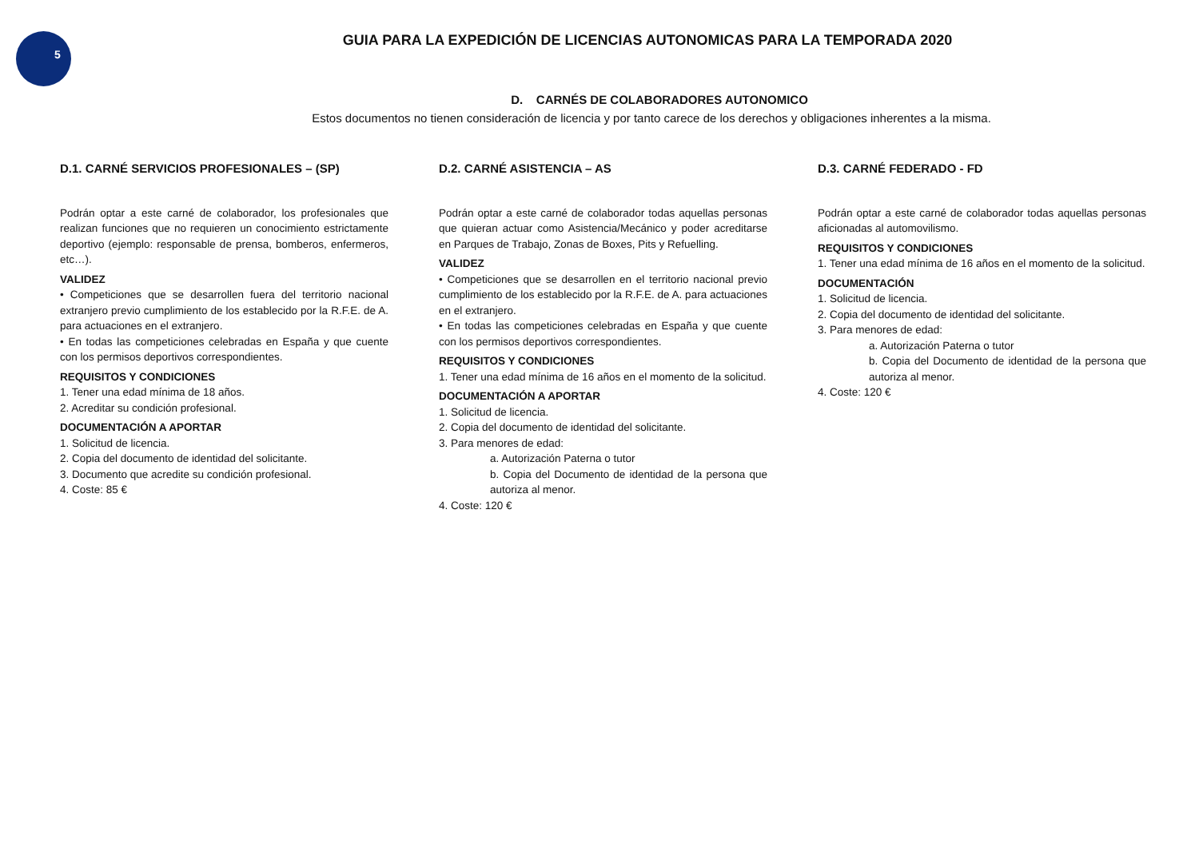5
GUIA PARA LA EXPEDICIÓN DE LICENCIAS AUTONOMICAS PARA LA TEMPORADA 2020
D. CARNÉS DE COLABORADORES AUTONOMICO
Estos documentos no tienen consideración de licencia y por tanto carece de los derechos y obligaciones inherentes a la misma.
D.1. CARNÉ SERVICIOS PROFESIONALES – (SP)
Podrán optar a este carné de colaborador, los profesionales que realizan funciones que no requieren un conocimiento estrictamente deportivo (ejemplo: responsable de prensa, bomberos, enfermeros, etc…).
VALIDEZ
• Competiciones que se desarrollen fuera del territorio nacional extranjero previo cumplimiento de los establecido por la R.F.E. de A. para actuaciones en el extranjero.
• En todas las competiciones celebradas en España y que cuente con los permisos deportivos correspondientes.
REQUISITOS Y CONDICIONES
1. Tener una edad mínima de 18 años.
2. Acreditar su condición profesional.
DOCUMENTACIÓN A APORTAR
1. Solicitud de licencia.
2. Copia del documento de identidad del solicitante.
3. Documento que acredite su condición profesional.
4. Coste: 85 €
D.2. CARNÉ ASISTENCIA – AS
Podrán optar a este carné de colaborador todas aquellas personas que quieran actuar como Asistencia/Mecánico y poder acreditarse en Parques de Trabajo, Zonas de Boxes, Pits y Refuelling.
VALIDEZ
• Competiciones que se desarrollen en el territorio nacional previo cumplimiento de los establecido por la R.F.E. de A. para actuaciones en el extranjero.
• En todas las competiciones celebradas en España y que cuente con los permisos deportivos correspondientes.
REQUISITOS Y CONDICIONES
1. Tener una edad mínima de 16 años en el momento de la solicitud.
DOCUMENTACIÓN A APORTAR
1. Solicitud de licencia.
2. Copia del documento de identidad del solicitante.
3. Para menores de edad:
a. Autorización Paterna o tutor
b. Copia del Documento de identidad de la persona que autoriza al menor.
4. Coste: 120 €
D.3. CARNÉ FEDERADO - FD
Podrán optar a este carné de colaborador todas aquellas personas aficionadas al automovilismo.
REQUISITOS Y CONDICIONES
1. Tener una edad mínima de 16 años en el momento de la solicitud.
DOCUMENTACIÓN
1. Solicitud de licencia.
2. Copia del documento de identidad del solicitante.
3. Para menores de edad:
a. Autorización Paterna o tutor
b. Copia del Documento de identidad de la persona que autoriza al menor.
4. Coste: 120 €